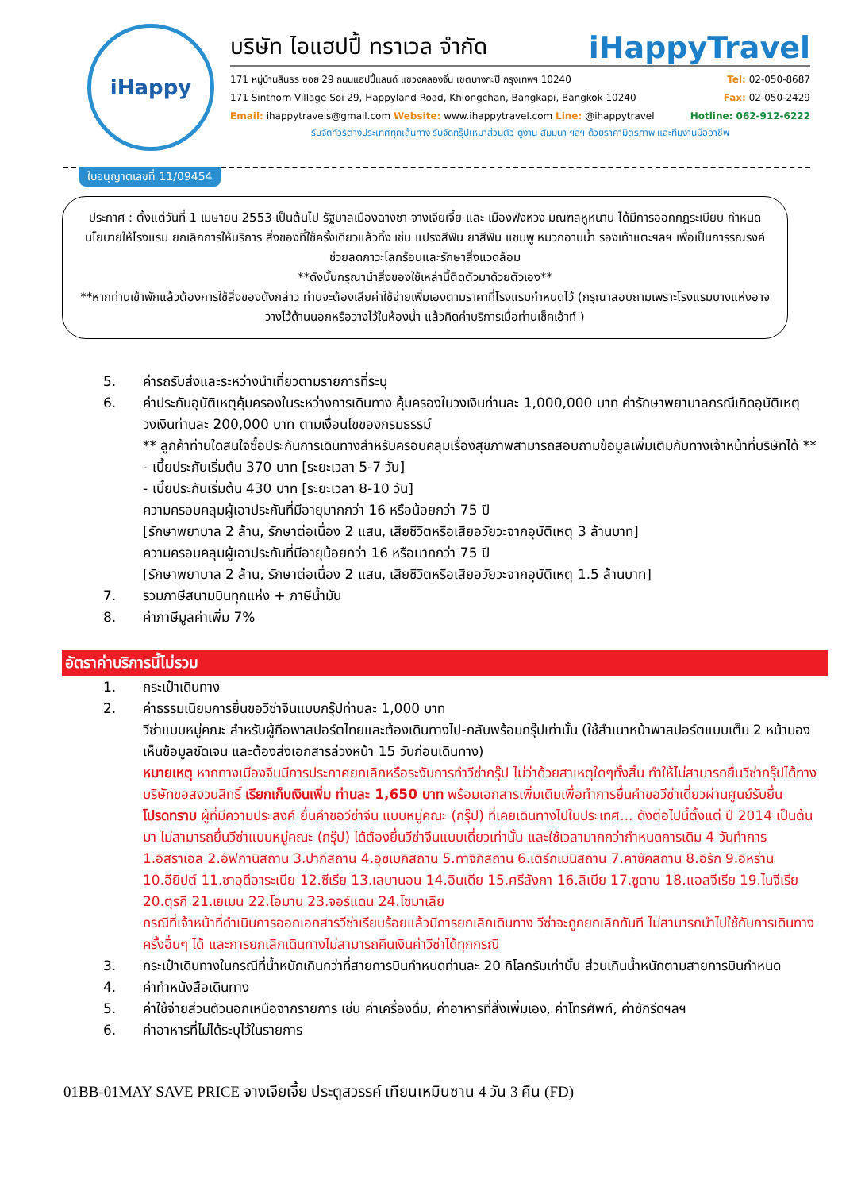iHappy
บริษัท ไอแฮปปี้ ทราเวล จำกัด iHappyTravel
171 หมู่บ้านสินธร ซอย 29 ถนนแฮปปี้แลนด์ แขวงคลองจั่น เขตบางกะปิ กรุงเทพฯ 10240 Tel: 02-050-8687
171 Sinthorn Village Soi 29, Happyland Road, Khlongchan, Bangkapi, Bangkok 10240 Fax: 02-050-2429
Email: ihappytravels@gmail.com Website: www.ihappytravel.com Line: @ihappytravel Hotline: 062-912-6222
รับจัดทัวร์ต่างประเทศทุกเส้นทาง รับจัดกรุ๊ปเหมาส่วนตัว ดูงาน สัมมนา ฯลฯ ด้วยราคามิตรภาพ และทีมงานมืออาชีพ
ใบอนุญาตเลขที่ 11/09454
ประกาศ : ตั้งแต่วันที่ 1 เมษายน 2553 เป็นต้นไป รัฐบาลเมืองฉางซา จางเจียเจี้ย และ เมืองฟ่งหวง มณฑลหูหนาน ได้มีการออกกฎระเบียบ กำหนดนโยบายให้โรงแรม ยกเลิกการให้บริการ สิ่งของที่ใช้ครั้งเดียวแล้วทิ้ง เช่น แปรงสีฟัน ยาสีฟัน แชมพู หมวกอาบน้ำ รองเท้าแตะฯลฯ เพื่อเป็นการรณรงค์ช่วยลดภาวะโลกร้อนและรักษาสิ่งแวดล้อม
**ดังนั้นกรุณานำสิ่งของใช้เหล่านี้ติดตัวมาด้วยตัวเอง**
**หากท่านเข้าพักแล้วต้องการใช้สิ่งของดังกล่าว ท่านจะต้องเสียค่าใช้จ่ายเพิ่มเองตามราคาที่โรงแรมกำหนดไว้ (กรุณาสอบถามเพราะโรงแรมบางแห่งอาจวางไว้ด้านนอกหรือวางไว้ในห้องน้ำ แล้วคิดค่าบริการเมื่อท่านเช็คเอ้าท์ )
5. ค่ารถรับส่งและระหว่างนำเที่ยวตามรายการที่ระบุ
6. ค่าประกันอุบัติเหตุคุ้มครองในระหว่างการเดินทาง คุ้มครองในวงเงินท่านละ 1,000,000 บาท ค่ารักษาพยาบาลกรณีเกิดอุบัติเหตุวงเงินท่านละ 200,000 บาท ตามเงื่อนไขของกรมธรรม์
** ลูกค้าท่านใดสนใจซื้อประกันการเดินทางสำหรับครอบคลุมเรื่องสุขภาพสามารถสอบถามข้อมูลเพิ่มเติมกับทางเจ้าหน้าที่บริษัทได้ **
- เบี้ยประกันเริ่มต้น 370 บาท [ระยะเวลา 5-7 วัน]
- เบี้ยประกันเริ่มต้น 430 บาท [ระยะเวลา 8-10 วัน]
ความครอบคลุมผู้เอาประกันที่มีอายุมากกว่า 16 หรือน้อยกว่า 75 ปี
[รักษาพยาบาล 2 ล้าน, รักษาต่อเนื่อง 2 แสน, เสียชีวิตหรือเสียอวัยวะจากอุบัติเหตุ 3 ล้านบาท]
ความครอบคลุมผู้เอาประกันที่มีอายุน้อยกว่า 16 หรือมากกว่า 75 ปี
[รักษาพยาบาล 2 ล้าน, รักษาต่อเนื่อง 2 แสน, เสียชีวิตหรือเสียอวัยวะจากอุบัติเหตุ 1.5 ล้านบาท]
7. รวมภาษีสนามบินทุกแห่ง + ภาษีน้ำมัน
8. ค่าภาษีมูลค่าเพิ่ม 7%
อัตราค่าบริการนี้ไม่รวม
1. กระเป๋าเดินทาง
2. ค่าธรรมเนียมการยื่นขอวีซ่าจีนแบบกรุ๊ปท่านละ 1,000 บาท
วีซ่าแบบหมู่คณะ สำหรับผู้ถือพาสปอร์ตไทยและต้องเดินทางไป-กลับพร้อมกรุ๊ปเท่านั้น (ใช้สำเนาหน้าพาสปอร์ตแบบเต็ม 2 หน้ามองเห็นข้อมูลชัดเจน และต้องส่งเอกสารล่วงหน้า 15 วันก่อนเดินทาง)
หมายเหตุ หากทางเมืองจีนมีการประกาศยกเลิกหรือระงับการทำวีซ่ากรุ๊ป ไม่ว่าด้วยสาเหตุใดๆทั้งสิ้น ทำให้ไม่สามารถยื่นวีซ่ากรุ๊ปได้ทางบริษัทขอสงวนสิทธิ์ เรียกเก็บเงินเพิ่ม ท่านละ 1,650 บาท พร้อมเอกสารเพิ่มเติมเพื่อทำการยื่นคำขอวีซ่าเดี่ยวผ่านศูนย์รับยื่น
โปรดทราบ ผู้ที่มีความประสงค์ ยื่นคำขอวีซ่าจีน แบบหมู่คณะ (กรุ๊ป) ที่เคยเดินทางไปในประเทศ... ดังต่อไปนี้ตั้งแต่ ปี 2014 เป็นต้นมา ไม่สามารถยื่นวีซ่าแบบหมู่คณะ (กรุ๊ป) ได้ต้องยื่นวีซ่าจีนแบบเดี่ยวเท่านั้น และใช้เวลามากกว่ากำหนดการเดิม 4 วันทำการ
1.อิสราเอล 2.อัฟกานิสถาน 3.ปากีสถาน 4.อุซเบกิสถาน 5.ทาจิกิสถาน 6.เติร์กเมนิสถาน 7.คาซัคสถาน 8.อิรัก 9.อิหร่าน 10.อียิปต์ 11.ซาอุดีอาระเบีย 12.ซีเรีย 13.เลบานอน 14.อินเดีย 15.ศรีลังกา 16.ลิเบีย 17.ซูดาน 18.แอลจีเรีย 19.ไนจีเรีย 20.ตุรกี 21.เยเมน 22.โอมาน 23.จอร์แดน 24.โซมาเลีย
กรณีที่เจ้าหน้าที่ดำเนินการออกเอกสารวีซ่าเรียบร้อยแล้วมีการยกเลิกเดินทาง วีซ่าจะถูกยกเลิกทันที ไม่สามารถนำไปใช้กับการเดินทางครั้งอื่นๆ ได้ และการยกเลิกเดินทางไม่สามารถคืนเงินค่าวีซ่าได้ทุกกรณี
3. กระเป๋าเดินทางในกรณีที่น้ำหนักเกินกว่าที่สายการบินกำหนดท่านละ 20 กิโลกรัมเท่านั้น ส่วนเกินน้ำหนักตามสายการบินกำหนด
4. ค่าทำหนังสือเดินทาง
5. ค่าใช้จ่ายส่วนตัวนอกเหนือจากรายการ เช่น ค่าเครื่องดื่ม, ค่าอาหารที่สั่งเพิ่มเอง, ค่าโทรศัพท์, ค่าซักรีดฯลฯ
6. ค่าอาหารที่ไม่ได้ระบุไว้ในรายการ
01BB-01MAY SAVE PRICE จางเจียเจี้ย ประตูสวรรค์ เทียนเหมินซาน 4 วัน 3 คืน (FD)